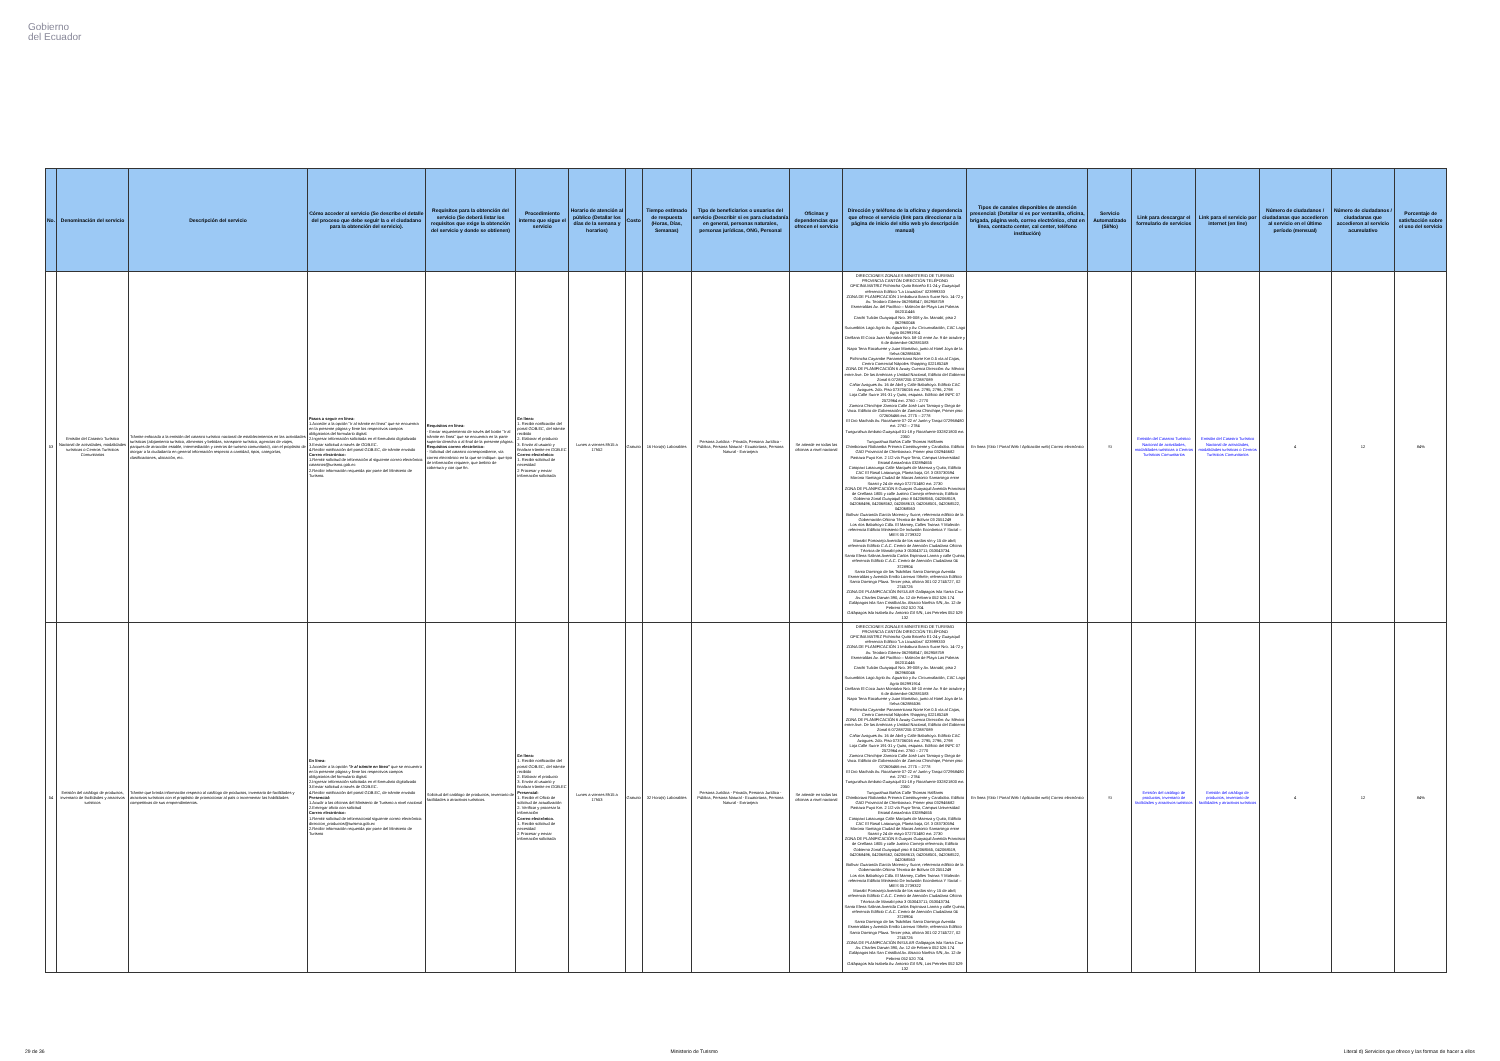Gobierno
del Ecuador
| No. | Denominación del servicio | Descripción del servicio | Cómo acceder al servicio (Se describe el detalle del proceso que debe seguir la o el ciudadano para la obtención del servicio). | Requisitos para la obtención del servicio (Se deberá listar los requisitos que exige la obtención del servicio y donde se obtienen) | Procedimiento interno que sigue el servicio | Horario de atención al público (Detallar los días de la semana y horarios) | Costo | Tiempo estimado de respuesta (Horas, Días, Semanas) | Tipo de beneficiarios o usuarios del servicio (Describir si es para ciudadanía en general, personas naturales, personas jurídicas, ONG, Personal | Oficinas y dependencias que ofrecen el servicio | Dirección y teléfono de la oficina y dependencia que ofrece el servicio (link para direccionar a la página de inicio del sitio web y/o descripción manual) | Tipos de canales disponibles de atención presencial: (Detallar si es por ventanilla, oficina, brigada, página web, correo electrónico, chat en línea, contacto center, cal center, teléfono institución) | Servicio Automatizado (Si/No) | Link para descargar el formulario de servicios | Link para el servicio por internet (en line) | Número de ciudadanos / ciudadanas que accedieron al servicio en el último período (mensual) | Número de ciudadanos / ciudadanas que accedieron al servicio acumulativo | Porcentaje de satisfacción sobre el uso del servicio |
| --- | --- | --- | --- | --- | --- | --- | --- | --- | --- | --- | --- | --- | --- | --- | --- | --- | --- | --- |
| 53 | Emisión del Catastro Turístico Nacional de actividades, modalidades turísticas o Centros Turísticos Comunitarios | Trámite enfocado a la emisión del catastro turístico nacional de establecimientos en las actividades turísticas (alojamiento turístico, alimentos y bebidas, transporte turístico, agencias de viajes, parques de atracción estable, intermediación y centros de turismo comunitario), con el propósito de otorgar a la ciudadanía en general información respecto a cantidad, tipos, categorías, clasificaciones, ubicación, etc. | Pasos a seguir en línea: 1.Acceder a la opción "Ir al trámite en línea" que se encuentra en la presente página y llene los respectivos campos obligatorios del formulario digital. 2.Ingresar información solicitada en el formulario digitalizado 3.Enviar solicitud a través de GOB.EC. 4.Recibir notificación del portal GOB.EC, de trámite enviado Correo electrónico: 1.Remitir solicitud de información al siguiente correo electrónico: catastros@turismo.gob.ec 2.Recibir información requerida por parte del Ministerio de Turismo. | Requisitos en línea: - Enviar requerimiento de través del botón "Ir al trámite en línea" que se encuentra en la parte superior derecha o al final de la presente página. Requisitos correo electrónico: - Solicitud del catastro correspondiente, vía correo electrónico en la que se indique: que tipo de información requiere, que ámbito de cobertura y con que fin. | En línea: 1. Recibir notificación del portal GOB.EC, del trámite recibido 2. Elaborar el producto 3. Enviar al usuario y finalizar trámite en GOB.EC Correo electrónico: 1. Recibir solicitud de necesidad 2 Procesar y enviar información solicitada | Lunes a viernes 8h15 a 17h52 | Gratuito | 16 Hora(s) Laborables | Persona Jurídica - Privada, Persona Jurídica - Pública, Persona Natural - Ecuatoriana, Persona Natural - Extranjera | Se atiende en todas las oficinas a nivel nacional | DIRECCIONES ZONALES MINISTERIO DE TURISMO PROVINCIA CANTÓN DIRECCIÓN TELÉFONO OFICINA MATRIZ Pichincha Quito Briceño E1-24 y Guayaquil referencia Edificio "La Licuadora" 023999333 ZONA DE PLANIFICACIÓN 1 Imbabura Ibarra Sucre Nro. 14-72 y Av. Teodoro Gómez 062958547; 062958759 Esmeraldas Av. del Pacífico – Malecón de Playa Las Palmas 062011446 Carchi Tulcán Guayaquil Nro. 39-008 y Av. Manabí, piso 2 062960046 Sucumbíos Lago Agrio Av. Aguarico y Av. Circunvalación, CAC Lago Agrio 062991914 Orellana El Coca Juan Montalvo Nro. 58-10 entre Av. 9 de octubre y 6 de diciembre 062881583 Napo Tena Rocafuerte y Juan Montalvo, junto al Hotel Joya de la Selva 062886536 Pichincha Cayambe Panamericana Norte Km 0.5 vía al Cajas, Centro Comercial Nápoles Shopping 022185249 ZONA DE PLANIFICACIÓN 6 Azuay Cuenca Dirección: Av. México entre Ave. De las Américas y Unidad Nacional, Edificio del Gobierno Zonal 6 072887255 072887089 Cañar Azogues Av. 16 de Abril y Calle Babahoyo. Edificio CAC Azogues. 2do. Piso 073706016 ext. 2795, 2796, 2798 Loja Calle Sucre 191-31 y Quito, esquina. Edificio del INPC 07 2572964 ext. 2760 – 2770 Zamora Chinchipe Zamora Calle José Luis Tamayo y Diego de Vaca. Edificio de Gobernación de Zamora Chinchipe, Primer piso 072606466 ext. 2775 – 2778 El Oro Machala Av. Rocafuerte 07-22 e/ Junín y Tarqui 072968480 ext. 2782 – 2784 Tungurahua Ambato Guayaquil 01-18 y Rocafuerte 032821800 ext. 2350 Tungurahua Baños Calle Thomas Halflants Chimborazo Riobamba Primera Constituyente y Carabobo. Edificio GAD Provincial de Chimborazo. Primer piso 032946682 Pastaza Puyo Km. 2 1/2 vía Puyo-Tena, Campus Universidad Estatal Amazónica 032894655 Cotopaxi Latacunga Calle Marqués de Maenza y Quito, Edificio CAC El Rosal Latacunga, Planta baja, Of. 3 033730594 Morona Santiago Ciudad de Macas Antonio Samaniego entre Soasti y 24 de mayo 072701480 ext. 2730 ZONA DE PLANIFICACIÓN 8 Guayas Guayaquil Avenida Francisco de Orellana 1805 y calle Justino Cornejo referencia; Edificio Gobierno Zonal Guayaquil piso 8 042068565, 042068519, 042068496, 042068562, 042068613, 042068501, 042068522, 042068563 Bolívar Guaranda García Moreno y Sucre; referencia edificio de la Gobernación Oficina Técnica de Bolívar 03 2551249 Los ríos Babahoyo Cdla. El Mamey, Calles Twinza Y Malecón referencia Edificio Ministerio De Inclusión Económica Y Social – MIES 05 2739322 Manabí Portoviejo Avenida de los nardos s/n y 15 de abril; referencia Edificio C.A.C. Centro de Atención Ciudadana Oficina Técnica de Manabí piso 3 053043711; 053043734 Santa Elena Salinas Avenida Carlos Espinoza Larrea y calle Quinta; referencia Edificio C.A.C. Centro de Atención Ciudadana 04 3728904 Santo Domingo de los Tsáchilas Santo Domingo Avenida Esmeraldas y Avenida Emilio Lorenzo Sthele; referencia Edificio Santo Domingo Plaza. Tercer piso, oficina 301 02 2745727, 02 2745726 ZONA DE PLANIFICACIÓN INSULAR Galápagos Isla Santa Cruz Av. Charles Darwin 390, Av. 12 de Febrero 052 526 174 Galápagos Isla San Cristóbal Av. Alsacio Northia S/N, Av. 12 de Febrero 052 520 704 Galápagos Isla Isabela Av. Antonio Gil S/N, Los Petreles 052 529 132 | En línea (Sitio / Portal Web / Aplicación web) Correo electrónico | Si | Emisión del Catastro Turístico Nacional de actividades, modalidades turísticas o Centros Turísticos Comunitarios | Emisión del Catastro Turístico Nacional de actividades, modalidades turísticas o Centros Turísticos Comunitarios | 4 | 12 | 84% |
| 54 | Emisión del catálogo de productos, inventario de facilidades y atractivos turísticos | Trámite que brinda información respecto al catálogo de productos, inventario de facilidades y atractivos turísticos con el propósito de promocionar al país o incrementar las habilidades competitivas de sus emprendimientos. | En línea: 1.Acceder a la opción "Ir al trámite en línea" que se encuentra en la presente página y llene los respectivos campos obligatorios del formulario digital. 2.Ingresar información solicitada en el formulario digitalizado 3.Enviar solicitud a través de GOB.EC. 4.Recibir notificación del portal GOB.EC, de trámite enviado Presencial: 1.Acudir a las oficinas del Ministerio de Turismo a nivel nacional 2.Entregar oficio con solicitud Correo electrónico: 1.Remitir solicitud de informacional siguiente correo electrónico: direccion_productos@turismo.gob.ec 2.Recibir información requerida por parte del Ministerio de Turismo | Solicitud del catálogo de productos, inventario de facilidades o atractivos turísticos. | En línea: 1. Recibir notificación del portal GOB.EC, del trámite recibido 2. Elaborar el producto 3. Enviar al usuario y finalizar trámite en GOB.EC Presencial: 1. Recibir el Oficio de solicitud de actualización 2. Verificar y procesar la información Correo electrónico. 1. Recibir solicitud de necesidad 2 Procesar y enviar información solicitada | Lunes a viernes 8h15 a 17h53 | Gratuito | 32 Hora(s) Laborables | Persona Jurídica - Privada, Persona Jurídica - Pública, Persona Natural - Ecuatoriana, Persona Natural - Extranjera | Se atiende en todas las oficinas a nivel nacional | DIRECCIONES ZONALES MINISTERIO DE TURISMO PROVINCIA CANTÓN DIRECCIÓN TELÉFONO OFICINA MATRIZ Pichincha Quito Briceño E1-24 y Guayaquil referencia Edificio "La Licuadora" 023999333 ZONA DE PLANIFICACIÓN 1 Imbabura Ibarra Sucre Nro. 14-72 y Av. Teodoro Gómez 062958547; 062958759 Esmeraldas Av. del Pacífico – Malecón de Playa Las Palmas 062011446 Carchi Tulcán Guayaquil Nro. 39-008 y Av. Manabí, piso 2 062960046 Sucumbíos Lago Agrio Av. Aguarico y Av. Circunvalación, CAC Lago Agrio 062991914 Orellana El Coca Juan Montalvo Nro. 58-10 entre Av. 9 de octubre y 6 de diciembre 062881583 Napo Tena Rocafuerte y Juan Montalvo, junto al Hotel Joya de la Selva 062886536 Pichincha Cayambe Panamericana Norte Km 0.5 vía al Cajas, Centro Comercial Nápoles Shopping 022185249 ZONA DE PLANIFICACIÓN 6 Azuay Cuenca Dirección: Av. México entre Ave. De las Américas y Unidad Nacional, Edificio del Gobierno Zonal 6 072887255 072887089 Cañar Azogues Av. 16 de Abril y Calle Babahoyo. Edificio CAC Azogues. 2do. Piso 073706016 ext. 2795, 2796, 2798 Loja Calle Sucre 191-31 y Quito, esquina. Edificio del INPC 07 2572964 ext. 2760 – 2770 Zamora Chinchipe Zamora Calle José Luis Tamayo y Diego de Vaca. Edificio de Gobernación de Zamora Chinchipe, Primer piso 072606466 ext. 2775 – 2778 El Oro Machala Av. Rocafuerte 07-22 e/ Junín y Tarqui 072968480 ext. 2782 – 2784 Tungurahua Ambato Guayaquil 01-18 y Rocafuerte 032821800 ext. 2350 Tungurahua Baños Calle Thomas Halflants Chimborazo Riobamba Primera Constituyente y Carabobo. Edificio GAD Provincial de Chimborazo. Primer piso 032946682 Pastaza Puyo Km. 2 1/2 vía Puyo-Tena, Campus Universidad Estatal Amazónica 032894655 Cotopaxi Latacunga Calle Marqués de Maenza y Quito, Edificio CAC El Rosal Latacunga, Planta baja, Of. 3 033730594 Morona Santiago Ciudad de Macas Antonio Samaniego entre Soasti y 24 de mayo 072701480 ext. 2730 ZONA DE PLANIFICACIÓN 8 Guayas Guayaquil Avenida Francisco de Orellana 1805 y calle Justino Cornejo referencia; Edificio Gobierno Zonal Guayaquil piso 8 042068565, 042068519, 042068496, 042068562, 042068613, 042068501, 042068522, 042068563 Bolívar Guaranda García Moreno y Sucre; referencia edificio de la Gobernación Oficina Técnica de Bolívar 03 2551249 Los ríos Babahoyo Cdla. El Mamey, Calles Twinza Y Malecón referencia Edificio Ministerio De Inclusión Económica Y Social – MIES 05 2739322 Manabí Portoviejo Avenida de los nardos s/n y 15 de abril; referencia Edificio C.A.C. Centro de Atención Ciudadana Oficina Técnica de Manabí piso 3 053043711; 053043734 Santa Elena Salinas Avenida Carlos Espinoza Larrea y calle Quinta; referencia Edificio C.A.C. Centro de Atención Ciudadana 04 3728904 Santo Domingo de los Tsáchilas Santo Domingo Avenida Esmeraldas y Avenida Emilio Lorenzo Sthele; referencia Edificio Santo Domingo Plaza. Tercer piso, oficina 301 02 2745727, 02 2745726 ZONA DE PLANIFICACIÓN INSULAR Galápagos Isla Santa Cruz Av. Charles Darwin 390, Av. 12 de Febrero 052 526 174 Galápagos Isla San Cristóbal Av. Alsacio Northia S/N, Av. 12 de Febrero 052 520 704 Galápagos Isla Isabela Av. Antonio Gil S/N, Los Petreles 052 529 132 | En línea (Sitio / Portal Web / Aplicación web) Correo electrónico | Si | Emisión del catálogo de productos, inventario de facilidades y atractivos turísticos | Emisión del catálogo de productos, inventario de facilidades y atractivos turísticos | 4 | 12 | 84% |
29 de 36 Ministerio de Turismo Literal d) Servicios que ofrece y las formas de hacer a ellos